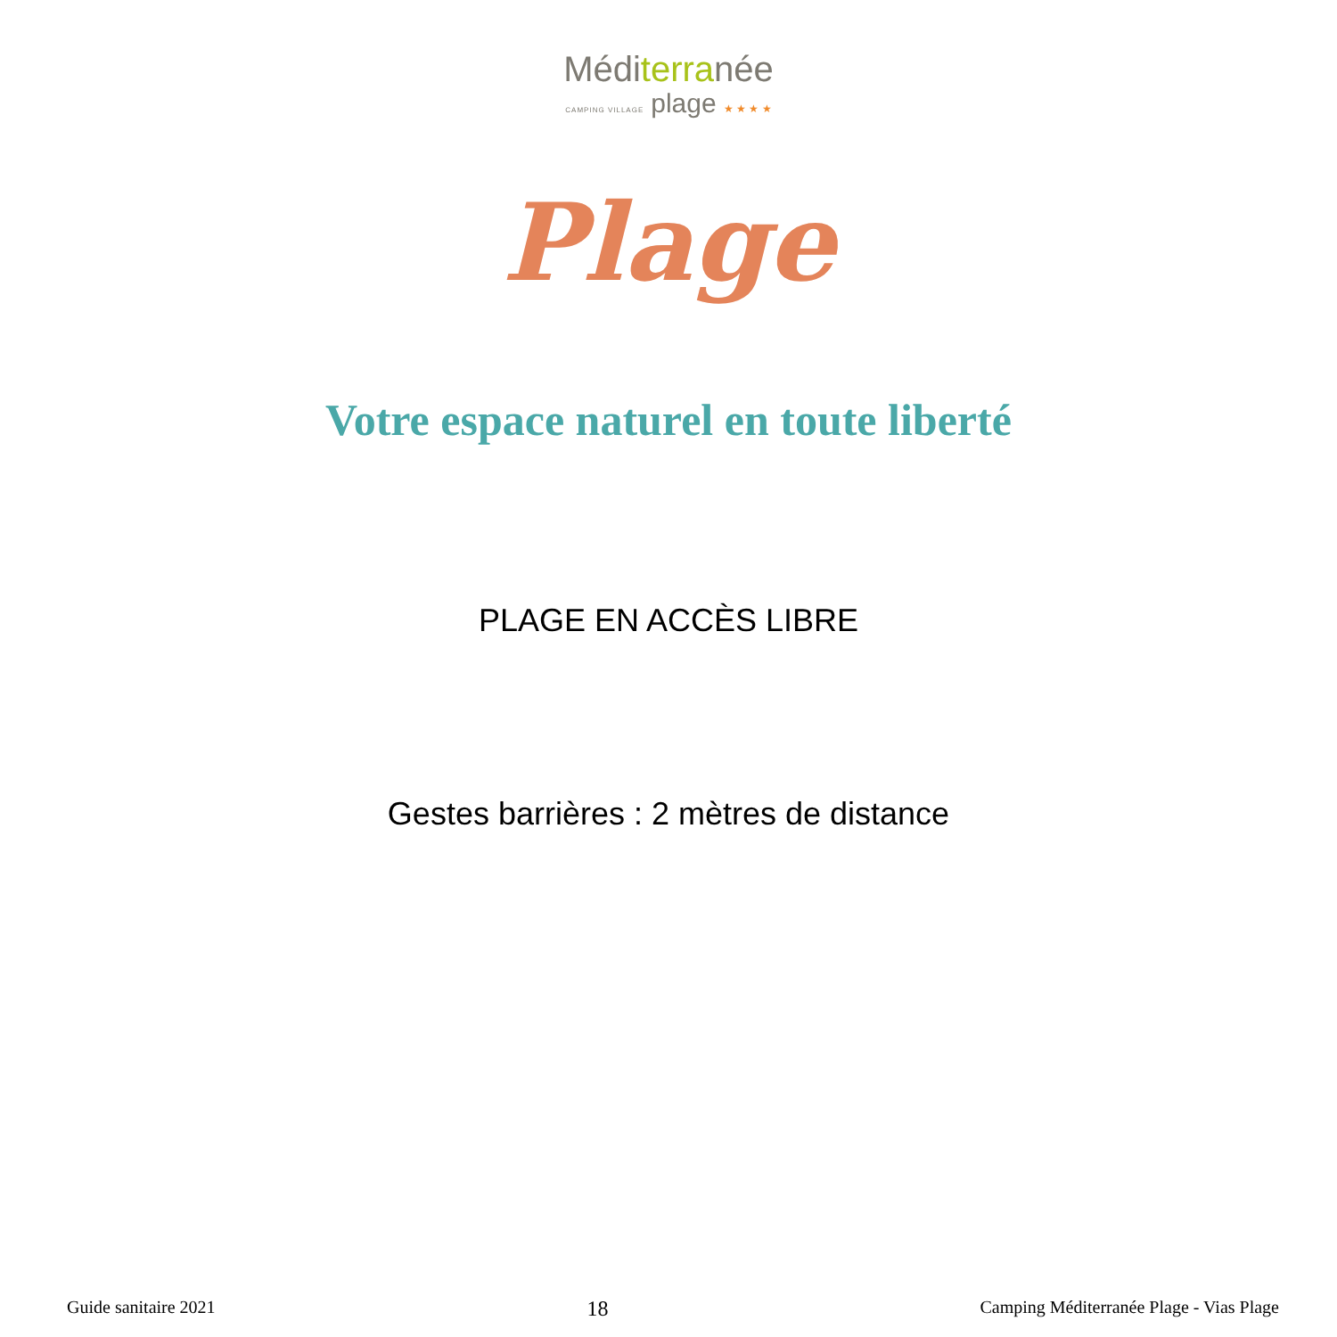Méditerranée
CAMPING VILLAGE plage ★ ★ ★ ★
Plage
Votre espace naturel en toute liberté
PLAGE EN ACCÈS LIBRE
Gestes barrières : 2 mètres de distance
Guide sanitaire 2021 18 Camping Méditerranée Plage - Vias Plage